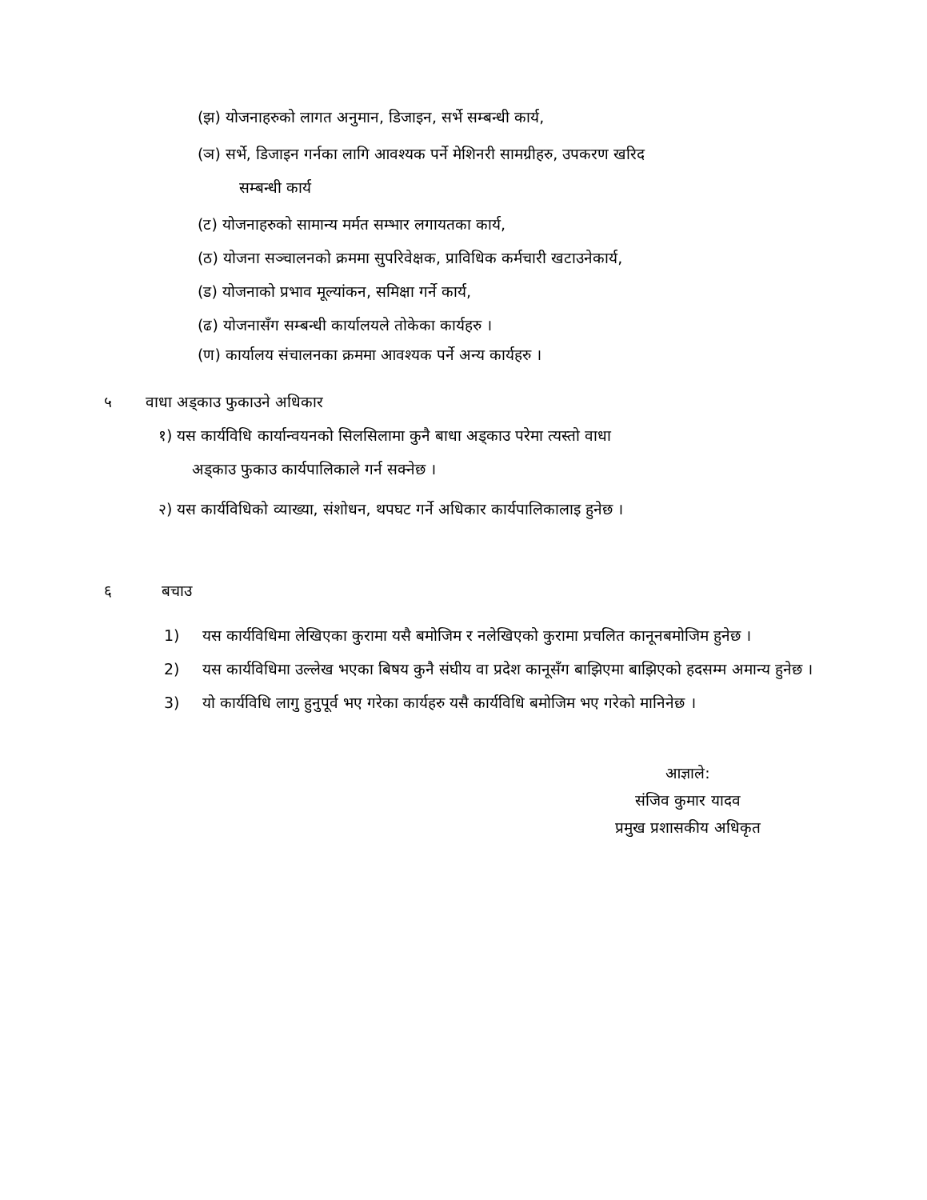(झ) योजनाहरुको लागत अनुमान, डिजाइन, सर्भे सम्बन्धी कार्य,
(ञ) सर्भे, डिजाइन गर्नका लागि आवश्यक पर्ने मेशिनरी सामग्रीहरु, उपकरण खरिद
सम्बन्धी कार्य
(ट) योजनाहरुको सामान्य मर्मत सम्भार लगायतका कार्य,
(ठ) योजना सञ्चालनको क्रममा सुपरिवेक्षक, प्राविधिक कर्मचारी खटाउनेकार्य,
(ड) योजनाको प्रभाव मूल्यांकन, समिक्षा गर्ने कार्य,
(ढ) योजनासँग सम्बन्धी कार्यालयले तोकेका कार्यहरु ।
(ण) कार्यालय संचालनका क्रममा आवश्यक पर्ने अन्य कार्यहरु ।
५ वाधा अड्काउ फुकाउने अधिकार
१) यस कार्यविधि कार्यान्वयनको सिलसिलामा कुनै बाधा अड्काउ परेमा त्यस्तो वाधा
अड्काउ फुकाउ कार्यपालिकाले गर्न सक्नेछ ।
२) यस कार्यविधिको व्याख्या, संशोधन, थपघट गर्ने अधिकार कार्यपालिकालाइ हुनेछ ।
६ बचाउ
1) यस कार्यविधिमा लेखिएका कुरामा यसै बमोजिम र नलेखिएको कुरामा प्रचलित कानूनबमोजिम हुनेछ ।
2) यस कार्यविधिमा उल्लेख भएका बिषय कुनै संघीय वा प्रदेश कानूसँग बाझिएमा बाझिएको हदसम्म अमान्य हुनेछ ।
3) यो कार्यविधि लागु हुनुपूर्व भए गरेका कार्यहरु यसै कार्यविधि बमोजिम भए गरेको मानिनेछ ।
आज्ञाले:
संजिव कुमार यादव
प्रमुख प्रशासकीय अधिकृत